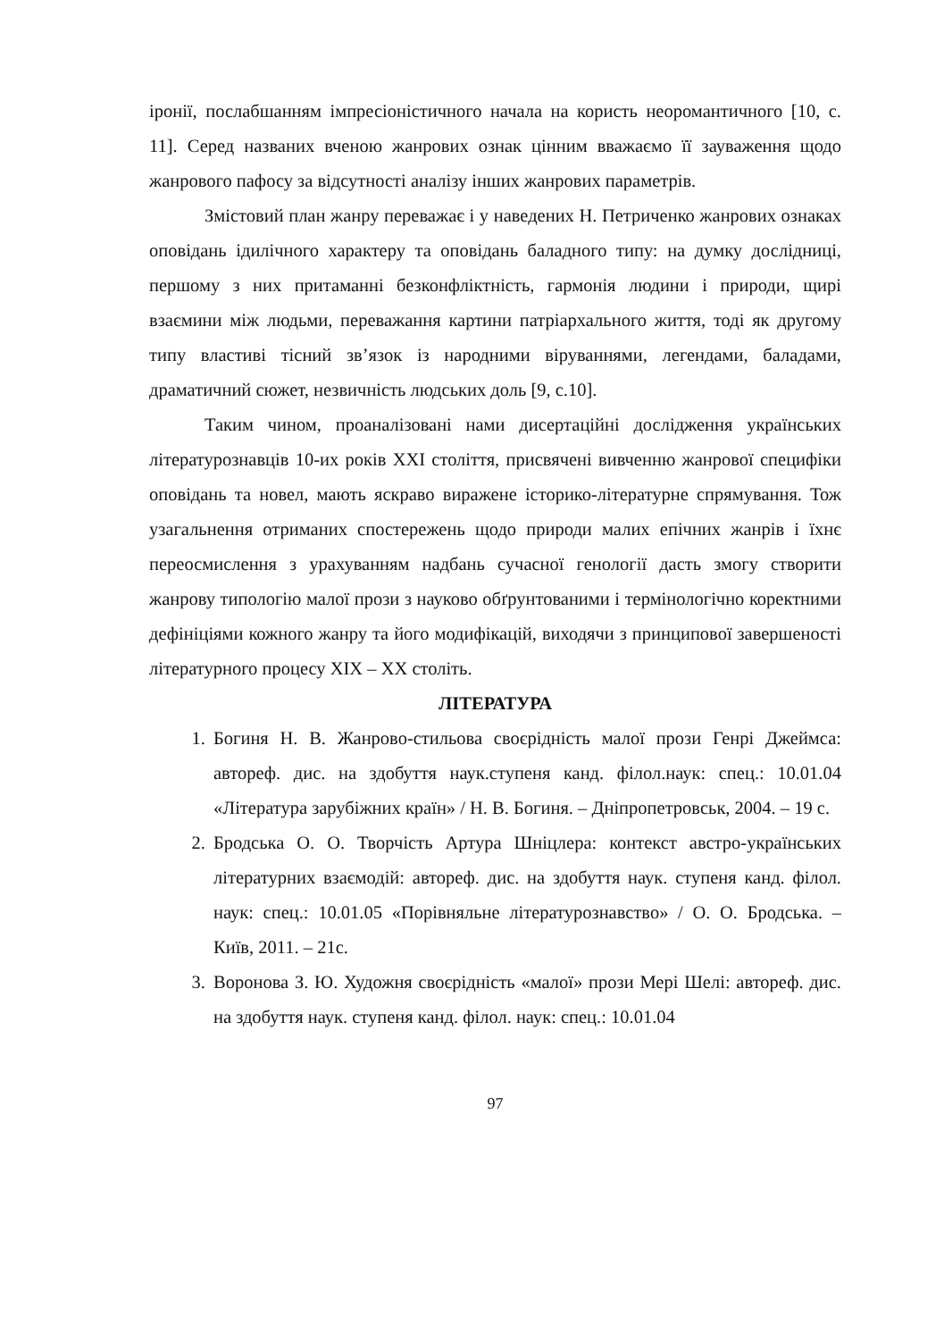іронії, послабшанням імпресіоністичного начала на користь неоромантичного [10, с. 11]. Серед названих вченою жанрових ознак цінним вважаємо її зауваження щодо жанрового пафосу за відсутності аналізу інших жанрових параметрів.
Змістовий план жанру переважає і у наведених Н. Петриченко жанрових ознаках оповідань ідилічного характеру та оповідань баладного типу: на думку дослідниці, першому з них притаманні безконфліктність, гармонія людини і природи, щирі взаємини між людьми, переважання картини патріархального життя, тоді як другому типу властиві тісний зв’язок із народними віруваннями, легендами, баладами, драматичний сюжет, незвичність людських доль [9, с.10].
Таким чином, проаналізовані нами дисертаційні дослідження українських літературознавців 10-их років ХХІ століття, присвячені вивченню жанрової специфіки оповідань та новел, мають яскраво виражене історико-літературне спрямування. Тож узагальнення отриманих спостережень щодо природи малих епічних жанрів і їхнє переосмислення з урахуванням надбань сучасної генології дасть змогу створити жанрову типологію малої прози з науково обґрунтованими і термінологічно коректними дефініціями кожного жанру та його модифікацій, виходячи з принципової завершеності літературного процесу ХІХ – ХХ століть.
ЛІТЕРАТУРА
1. Богиня Н. В. Жанрово-стильова своєрідність малої прози Генрі Джеймса: автореф. дис. на здобуття наук.ступеня канд. філол.наук: спец.: 10.01.04 «Література зарубіжних країн» / Н. В. Богиня. – Дніпропетровськ, 2004. – 19 с.
2. Бродська О. О. Творчість Артура Шніцлера: контекст австро-українських літературних взаємодій: автореф. дис. на здобуття наук. ступеня канд. філол. наук: спец.: 10.01.05 «Порівняльне літературознавство» / О. О. Бродська. – Київ, 2011. – 21с.
3. Воронова З. Ю. Художня своєрідність «малої» прози Мері Шелі: автореф. дис. на здобуття наук. ступеня канд. філол. наук: спец.: 10.01.04
97